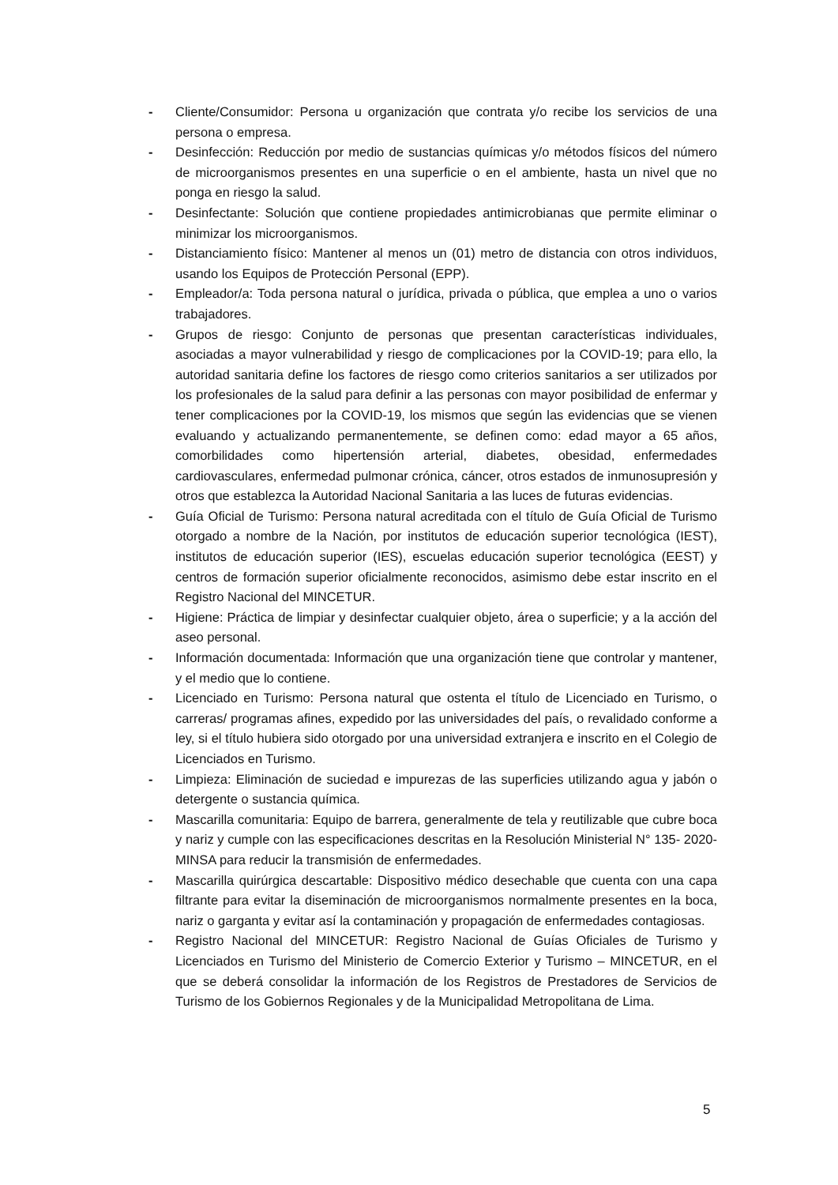- Cliente/Consumidor: Persona u organización que contrata y/o recibe los servicios de una persona o empresa.
- Desinfección: Reducción por medio de sustancias químicas y/o métodos físicos del número de microorganismos presentes en una superficie o en el ambiente, hasta un nivel que no ponga en riesgo la salud.
- Desinfectante: Solución que contiene propiedades antimicrobianas que permite eliminar o minimizar los microorganismos.
- Distanciamiento físico: Mantener al menos un (01) metro de distancia con otros individuos, usando los Equipos de Protección Personal (EPP).
- Empleador/a: Toda persona natural o jurídica, privada o pública, que emplea a uno o varios trabajadores.
- Grupos de riesgo: Conjunto de personas que presentan características individuales, asociadas a mayor vulnerabilidad y riesgo de complicaciones por la COVID-19; para ello, la autoridad sanitaria define los factores de riesgo como criterios sanitarios a ser utilizados por los profesionales de la salud para definir a las personas con mayor posibilidad de enfermar y tener complicaciones por la COVID-19, los mismos que según las evidencias que se vienen evaluando y actualizando permanentemente, se definen como: edad mayor a 65 años, comorbilidades como hipertensión arterial, diabetes, obesidad, enfermedades cardiovasculares, enfermedad pulmonar crónica, cáncer, otros estados de inmunosupresión y otros que establezca la Autoridad Nacional Sanitaria a las luces de futuras evidencias.
- Guía Oficial de Turismo: Persona natural acreditada con el título de Guía Oficial de Turismo otorgado a nombre de la Nación, por institutos de educación superior tecnológica (IEST), institutos de educación superior (IES), escuelas educación superior tecnológica (EEST) y centros de formación superior oficialmente reconocidos, asimismo debe estar inscrito en el Registro Nacional del MINCETUR.
- Higiene: Práctica de limpiar y desinfectar cualquier objeto, área o superficie; y a la acción del aseo personal.
- Información documentada: Información que una organización tiene que controlar y mantener, y el medio que lo contiene.
- Licenciado en Turismo: Persona natural que ostenta el título de Licenciado en Turismo, o carreras/ programas afines, expedido por las universidades del país, o revalidado conforme a ley, si el título hubiera sido otorgado por una universidad extranjera e inscrito en el Colegio de Licenciados en Turismo.
- Limpieza: Eliminación de suciedad e impurezas de las superficies utilizando agua y jabón o detergente o sustancia química.
- Mascarilla comunitaria: Equipo de barrera, generalmente de tela y reutilizable que cubre boca y nariz y cumple con las especificaciones descritas en la Resolución Ministerial N° 135- 2020-MINSA para reducir la transmisión de enfermedades.
- Mascarilla quirúrgica descartable: Dispositivo médico desechable que cuenta con una capa filtrante para evitar la diseminación de microorganismos normalmente presentes en la boca, nariz o garganta y evitar así la contaminación y propagación de enfermedades contagiosas.
- Registro Nacional del MINCETUR: Registro Nacional de Guías Oficiales de Turismo y Licenciados en Turismo del Ministerio de Comercio Exterior y Turismo – MINCETUR, en el que se deberá consolidar la información de los Registros de Prestadores de Servicios de Turismo de los Gobiernos Regionales y de la Municipalidad Metropolitana de Lima.
5